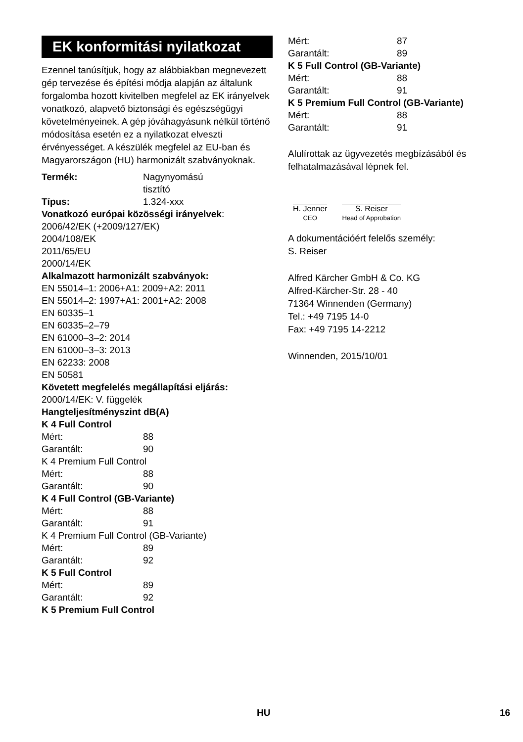EK konformitási nyilatkozat
Ezennel tanúsítjuk, hogy az alábbiakban megnevezett gép tervezése és építési módja alapján az általunk forgalomba hozott kivitelben megfelel az EK irányelvek vonatkozó, alapvető biztonsági és egészségügyi követelményeinek. A gép jóváhagyásunk nélkül történő módosítása esetén ez a nyilatkozat elveszti érvényességet. A készülék megfelel az EU-ban és Magyarországon (HU) harmonizált szabványoknak.
Termék: Nagynyomású
tisztító
Típus: 1.324-xxx
Vonatkozó európai közösségi irányelvek:
2006/42/EK (+2009/127/EK)
2004/108/EK
2011/65/EU
2000/14/EK
Alkalmazott harmonizált szabványok:
EN 55014–1: 2006+A1: 2009+A2: 2011
EN 55014–2: 1997+A1: 2001+A2: 2008
EN 60335–1
EN 60335–2–79
EN 61000–3–2: 2014
EN 61000–3–3: 2013
EN 62233: 2008
EN 50581
Követett megfelelés megállapítási eljárás:
2000/14/EK: V. függelék
Hangteljesítményszint dB(A)
K 4 Full Control
Mért: 88
Garantált: 90
K 4 Premium Full Control
Mért: 88
Garantált: 90
K 4 Full Control (GB-Variante)
Mért: 88
Garantált: 91
K 4 Premium Full Control (GB-Variante)
Mért: 89
Garantált: 92
K 5 Full Control
Mért: 89
Garantált: 92
K 5 Premium Full Control
Mért: 87
Garantált: 89
K 5 Full Control (GB-Variante)
Mért: 88
Garantált: 91
K 5 Premium Full Control (GB-Variante)
Mért: 88
Garantált: 91
Alulírottak az ügyvezetés megbízásából és felhatalmazásával lépnek fel.
H. Jenner
CEO
S. Reiser
Head of Approbation
A dokumentációért felelős személy:
S. Reiser
Alfred Kärcher GmbH & Co. KG
Alfred-Kärcher-Str. 28 - 40
71364 Winnenden (Germany)
Tel.: +49 7195 14-0
Fax: +49 7195 14-2212
Winnenden, 2015/10/01
HU 16